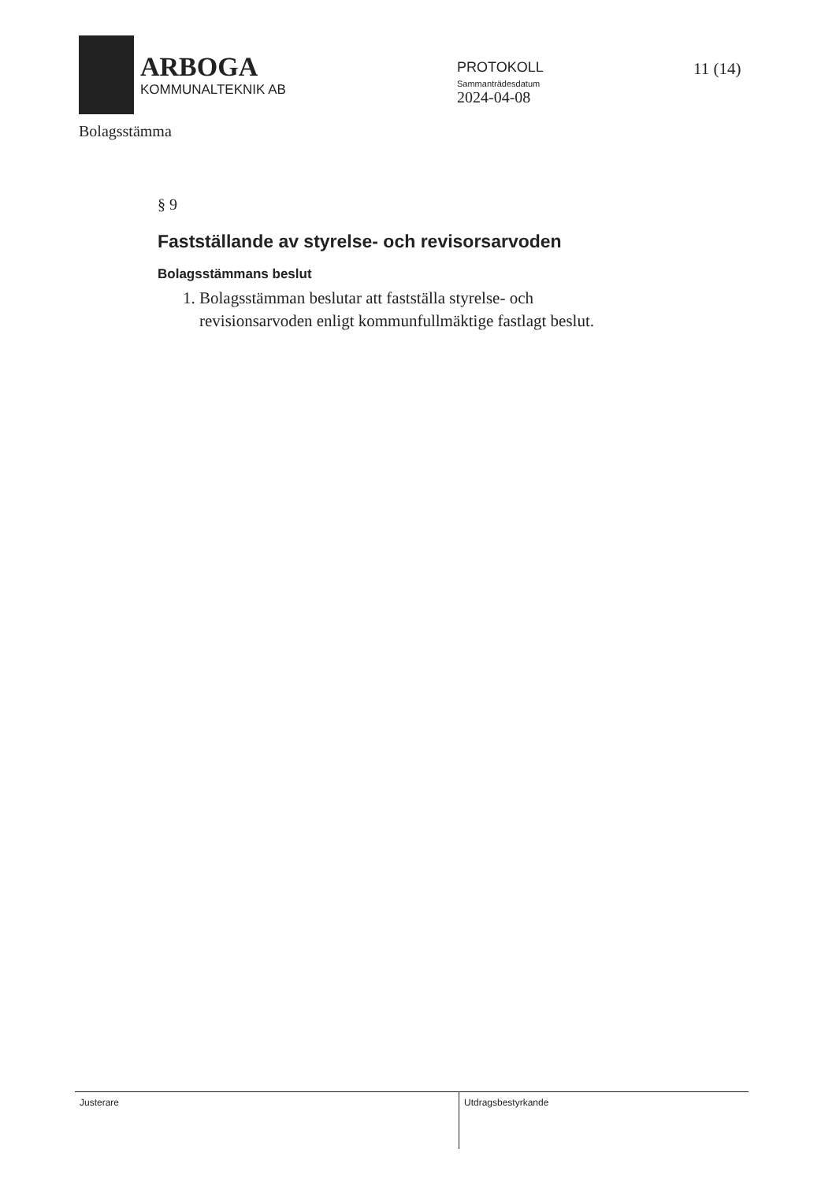ARBOGA
KOMMUNALTEKNIK AB
PROTOKOLL
Sammanträdesdatum
2024-04-08
11 (14)
Bolagsstämma
§ 9
Fastställande av styrelse- och revisorsarvoden
Bolagsstämmans beslut
1. Bolagsstämman beslutar att fastställa styrelse- och
revisionsarvoden enligt kommunfullmäktige fastlagt beslut.
Justerare
Utdragsbestyrkande